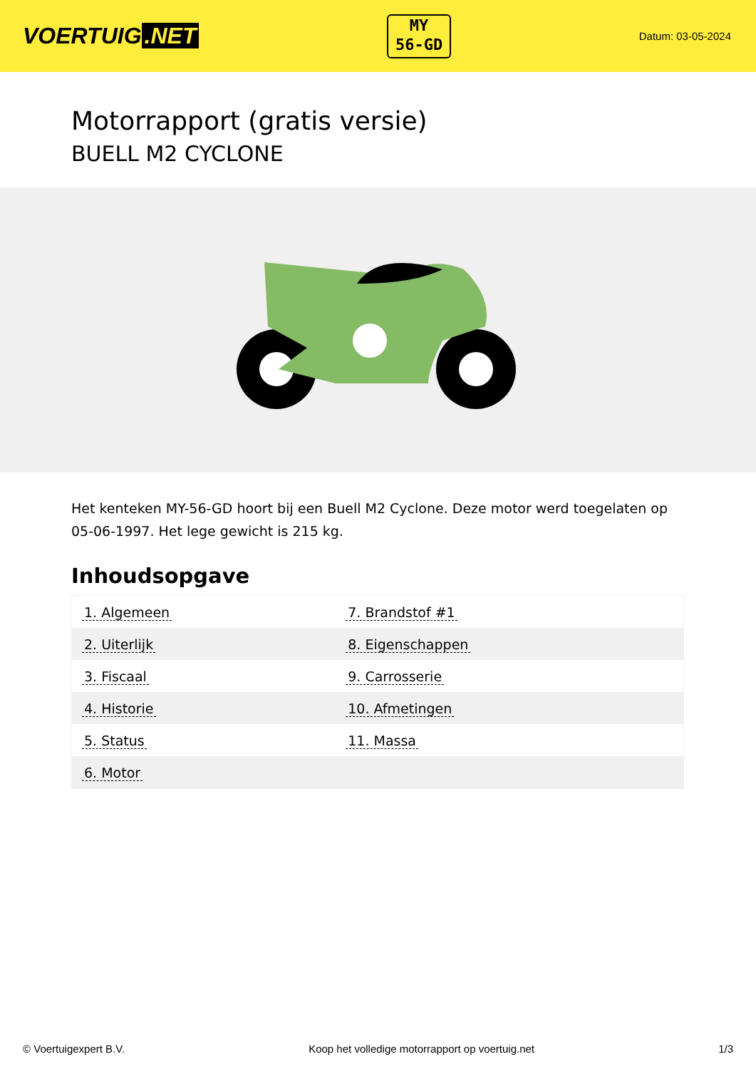VOERTUIG.NET
MY
56-GD
Datum: 03-05-2024
Motorrapport (gratis versie)
BUELL M2 CYCLONE
Het kenteken MY-56-GD hoort bij een Buell M2 Cyclone. Deze motor werd toegelaten op 05-06-1997. Het lege gewicht is 215 kg.
Inhoudsopgave
| 1. Algemeen | 7. Brandstof #1 |
| 2. Uiterlijk | 8. Eigenschappen |
| 3. Fiscaal | 9. Carrosserie |
| 4. Historie | 10. Afmetingen |
| 5. Status | 11. Massa |
| 6. Motor | |
© Voertuigexpert B.V. Koop het volledige motorrapport op voertuig.net
1/3